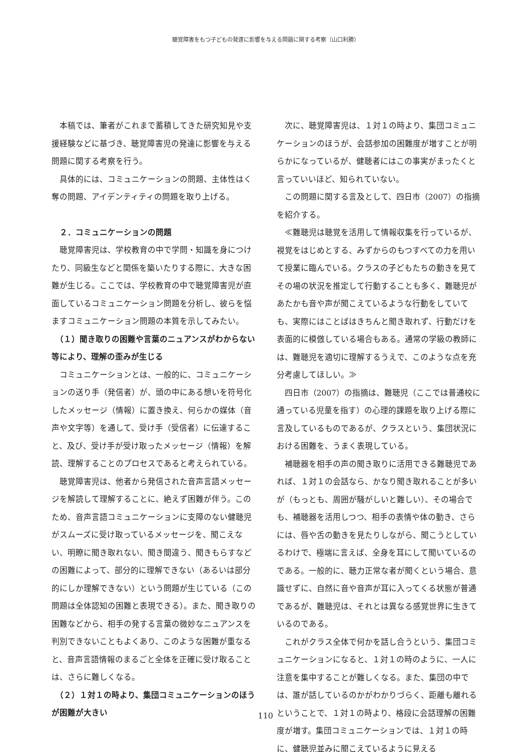聴覚障害をもつ子どもの発達に影響を与える問題に関する考察（山口利勝）
本稿では、筆者がこれまで蓄積してきた研究知見や支援経験などに基づき、聴覚障害児の発達に影響を与える問題に関する考察を行う。
具体的には、コミュニケーションの問題、主体性はく奪の問題、アイデンティティの問題を取り上げる。
　２．コミュニケーションの問題
聴覚障害児は、学校教育の中で学問・知識を身につけたり、同級生などと関係を築いたりする際に、大きな困難が生じる。ここでは、学校教育の中で聴覚障害児が直面しているコミュニケーション問題を分析し、彼らを悩ますコミュニケーション問題の本質を示してみたい。
　（１）聞き取りの困難や言葉のニュアンスがわからない等により、理解の歪みが生じる
コミュニケーションとは、一般的に、コミュニケーションの送り手（発信者）が、頭の中にある想いを符号化したメッセージ（情報）に置き換え、何らかの媒体（音声や文字等）を通して、受け手（受信者）に伝達すること、及び、受け手が受け取ったメッセージ（情報）を解読、理解することのプロセスであると考えられている。
聴覚障害児は、他者から発信された音声言語メッセージを解読して理解することに、絶えず困難が伴う。このため、音声言語コミュニケーションに支障のない健聴児がスムーズに受け取っているメッセージを、聞こえない、明瞭に聞き取れない、聞き間違う、聞きもらすなどの困難によって、部分的に理解できない（あるいは部分的にしか理解できない）という問題が生じている（この問題は全体認知の困難と表現できる）。また、聞き取りの困難などから、相手の発する言葉の微妙なニュアンスを判別できないこともよくあり、このような困難が重なると、音声言語情報のまるごと全体を正確に受け取ることは、さらに難しくなる。
　（２）１対１の時より、集団コミュニケーションのほうが困難が大きい
次に、聴覚障害児は、１対１の時より、集団コミュニケーションのほうが、会話参加の困難度が増すことが明らかになっているが、健聴者にはこの事実がまったくと言っていいほど、知られていない。
この問題に関する言及として、四日市（2007）の指摘を紹介する。
≪難聴児は聴覚を活用して情報収集を行っているが、視覚をはじめとする、みずからのもつすべての力を用いて授業に臨んでいる。クラスの子どもたちの動きを見てその場の状況を推定して行動することも多く、難聴児があたかも音や声が聞こえているような行動をしていても、実際にはことばはきちんと聞き取れず、行動だけを表面的に模倣している場合もある。通常の学級の教師には、難聴児を適切に理解するうえで、このような点を充分考慮してほしい。≫
四日市（2007）の指摘は、難聴児（ここでは普通校に通っている児童を指す）の心理的課題を取り上げる際に言及しているものであるが、クラスという、集団状況における困難を、うまく表現している。
補聴器を相手の声の聞き取りに活用できる難聴児であれば、１対１の会話なら、かなり聞き取れることが多いが（もっとも、周囲が騒がしいと難しい）、その場合でも、補聴器を活用しつつ、相手の表情や体の動き、さらには、唇や舌の動きを見たりしながら、聞こうとしているわけで、極端に言えば、全身を耳にして聞いているのである。一般的に、聴力正常な者が聞くという場合、意識せずに、自然に音や音声が耳に入ってくる状態が普通であるが、難聴児は、それとは異なる感覚世界に生きているのである。
これがクラス全体で何かを話し合うという、集団コミュニケーションになると、１対１の時のように、一人に注意を集中することが難しくなる。また、集団の中では、誰が話しているのかがわかりづらく、距離も離れるということで、１対１の時より、格段に会話理解の困難度が増す。集団コミュニケーションでは、１対１の時に、健聴児並みに聞こえているように見える
110